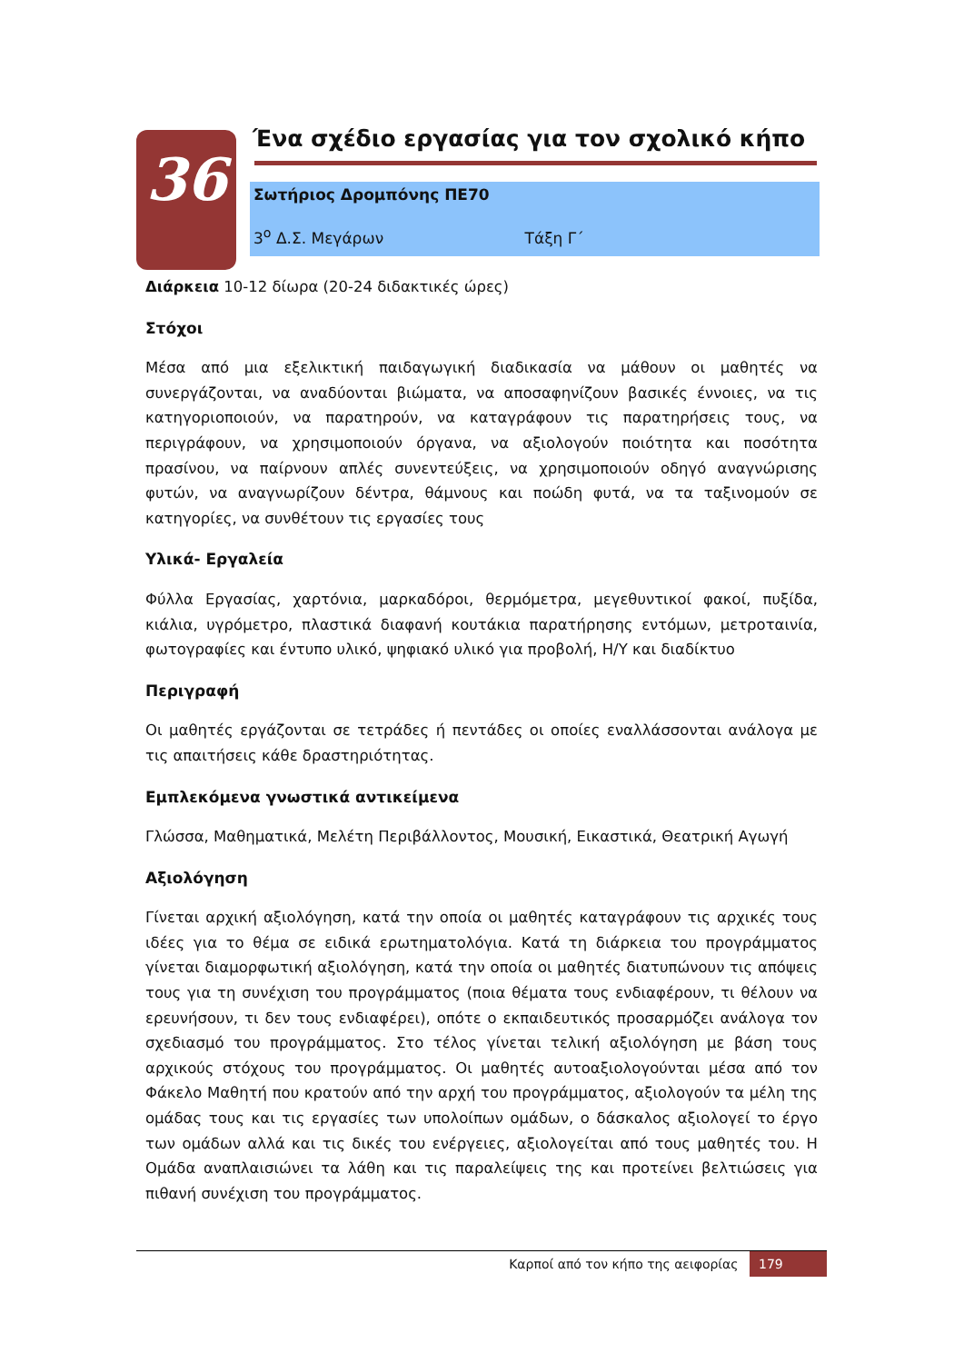36
Ένα σχέδιο εργασίας για τον σχολικό κήπο
Σωτήριος Δρομπόνης ΠΕ70
3<sup>ο</sup> Δ.Σ. Μεγάρων Τάξη Γ΄
Διάρκεια 10-12 δίωρα (20-24 διδακτικές ώρες)
Στόχοι
Μέσα από μια εξελικτική παιδαγωγική διαδικασία να μάθουν οι μαθητές να συνεργάζονται, να αναδύονται βιώματα, να αποσαφηνίζουν βασικές έννοιες, να τις κατηγοριοποιούν, να παρατηρούν, να καταγράφουν τις παρατηρήσεις τους, να περιγράφουν, να χρησιμοποιούν όργανα, να αξιολογούν ποιότητα και ποσότητα πρασίνου, να παίρνουν απλές συνεντεύξεις, να χρησιμοποιούν οδηγό αναγνώρισης φυτών, να αναγνωρίζουν δέντρα, θάμνους και ποώδη φυτά, να τα ταξινομούν σε κατηγορίες, να συνθέτουν τις εργασίες τους
Υλικά- Εργαλεία
Φύλλα Εργασίας, χαρτόνια, μαρκαδόροι, θερμόμετρα, μεγεθυντικοί φακοί, πυξίδα, κιάλια, υγρόμετρο, πλαστικά διαφανή κουτάκια παρατήρησης εντόμων, μετροταινία, φωτογραφίες και έντυπο υλικό, ψηφιακό υλικό για προβολή, Η/Υ και διαδίκτυο
Περιγραφή
Οι μαθητές εργάζονται σε τετράδες ή πεντάδες οι οποίες εναλλάσσονται ανάλογα με τις απαιτήσεις κάθε δραστηριότητας.
Εμπλεκόμενα γνωστικά αντικείμενα
Γλώσσα, Μαθηματικά, Μελέτη Περιβάλλοντος, Μουσική, Εικαστικά, Θεατρική Αγωγή
Αξιολόγηση
Γίνεται αρχική αξιολόγηση, κατά την οποία οι μαθητές καταγράφουν τις αρχικές τους ιδέες για το θέμα σε ειδικά ερωτηματολόγια. Κατά τη διάρκεια του προγράμματος γίνεται διαμορφωτική αξιολόγηση, κατά την οποία οι μαθητές διατυπώνουν τις απόψεις τους για τη συνέχιση του προγράμματος (ποια θέματα τους ενδιαφέρουν, τι θέλουν να ερευνήσουν, τι δεν τους ενδιαφέρει), οπότε ο εκπαιδευτικός προσαρμόζει ανάλογα τον σχεδιασμό του προγράμματος. Στο τέλος γίνεται τελική αξιολόγηση με βάση τους αρχικούς στόχους του προγράμματος. Οι μαθητές αυτοαξιολογούνται μέσα από τον Φάκελο Μαθητή που κρατούν από την αρχή του προγράμματος, αξιολογούν τα μέλη της ομάδας τους και τις εργασίες των υπολοίπων ομάδων, ο δάσκαλος αξιολογεί το έργο των ομάδων αλλά και τις δικές του ενέργειες, αξιολογείται από τους μαθητές του. Η Ομάδα αναπλαισιώνει τα λάθη και τις παραλείψεις της και προτείνει βελτιώσεις για πιθανή συνέχιση του προγράμματος.
Καρποί από τον κήπο της αειφορίας 179